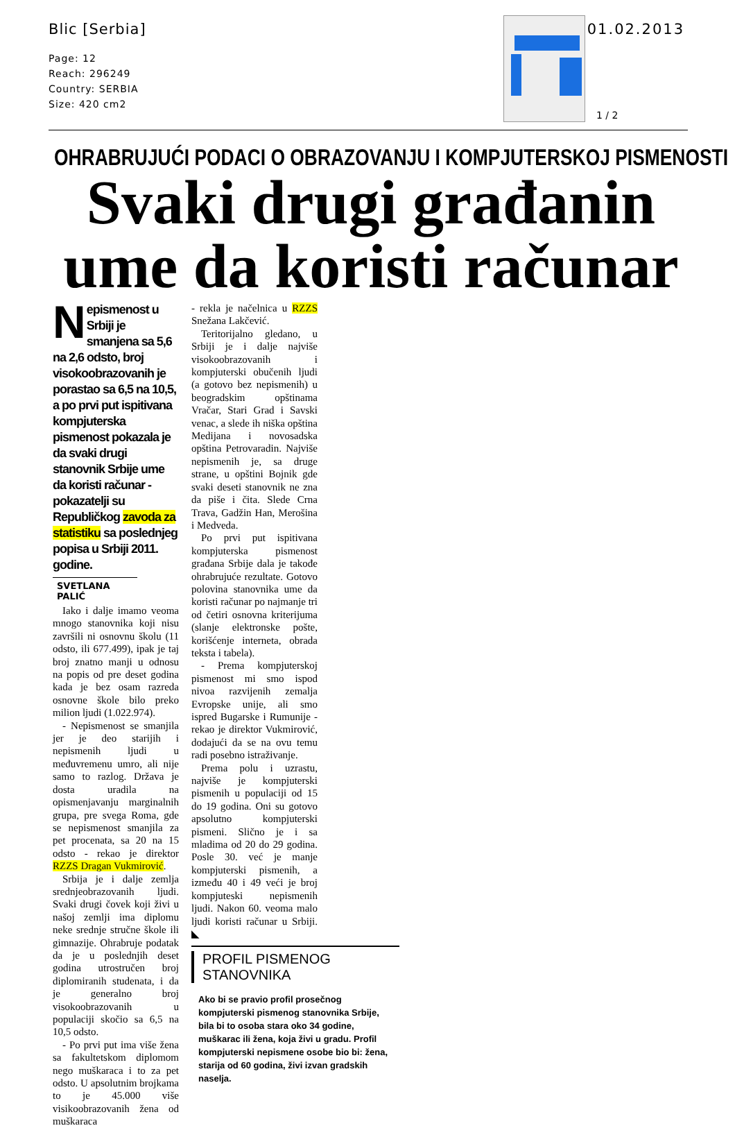Blic [Serbia]
Page: 12
Reach: 296249
Country: SERBIA
Size: 420 cm2
01.02.2013
1 / 2
OHRABRUJUĆI PODACI O OBRAZOVANJU I KOMPJUTERSKOJ PISMENOSTI
Svaki drugi građanin
ume da koristi računar
Nepismenost u Srbiji je smanjena sa 5,6 na 2,6 odsto, broj visokoobrazovanih je porastao sa 6,5 na 10,5, a po prvi put ispitivana kompjuterska pismenost pokazala je da svaki drugi stanovnik Srbije ume da koristi računar - pokazatelji su Republičkog zavoda za statistiku sa poslednjeg popisa u Srbiji 2011. godine.
SVETLANA PALIĆ
Iako i dalje imamo veoma mnogo stanovnika koji nisu završili ni osnovnu školu (11 odsto, ili 677.499), ipak je taj broj znatno manji u odnosu na popis od pre deset godina kada je bez osam razreda osnovne škole bilo preko milion ljudi (1.022.974).
- Nepismenost se smanjila jer je deo starijih i nepismenih ljudi u međuvremenu umro, ali nije samo to razlog. Država je dosta uradila na opismenjavanju marginalnih grupa, pre svega Roma, gde se nepismenost smanjila za pet procenata, sa 20 na 15 odsto - rekao je direktor RZZS Dragan Vukmirović.
Srbija je i dalje zemlja srednjeobrazovanih ljudi. Svaki drugi čovek koji živi u našoj zemlji ima diplomu neke srednje stručne škole ili gimnazije. Ohrabruje podatak da je u poslednjih deset godina utrostručen broj diplomiranih studenata, i da je generalno broj visokoobrazovanih u populaciji skočio sa 6,5 na 10,5 odsto.
- Po prvi put ima više žena sa fakultetskom diplomom nego muškaraca i to za pet odsto. U apsolutnim brojkama to je 45.000 više visikoobrazovanih žena od muškaraca
- rekla je načelnica u RZZS Snežana Lakčević.
Teritorijalno gledano, u Srbiji je i dalje najviše visokoobrazovanih i kompjuterski obučenih ljudi (a gotovo bez nepismenih) u beogradskim opštinama Vračar, Stari Grad i Savski venac, a slede ih niška opština Medijana i novosadska opština Petrovaradin. Najviše nepismenih je, sa druge strane, u opštini Bojnik gde svaki deseti stanovnik ne zna da piše i čita. Slede Crna Trava, Gadžin Han, Merošina i Medveda.
Po prvi put ispitivana kompjuterska pismenost građana Srbije dala je takođe ohrabrujuće rezultate. Gotovo polovina stanovnika ume da koristi računar po najmanje tri od četiri osnovna kriterijuma (slanje elektronske pošte, korišćenje interneta, obrada teksta i tabela).
- Prema kompjuterskoj pismenost mi smo ispod nivoa razvijenih zemalja Evropske unije, ali smo ispred Bugarske i Rumunije - rekao je direktor Vukmirović, dodajući da se na ovu temu radi posebno istraživanje.
Prema polu i uzrastu, najviše je kompjuterski pismenih u populaciji od 15 do 19 godina. Oni su gotovo apsolutno kompjuterski pismeni. Slično je i sa mladima od 20 do 29 godina. Posle 30. već je manje kompjuterski pismenih, a između 40 i 49 veći je broj kompjuteski nepismenih ljudi. Nakon 60. veoma malo ljudi koristi računar u Srbiji. ◣
PROFIL PISMENOG STANOVNIKA
Ako bi se pravio profil prosečnog kompjuterski pismenog stanovnika Srbije, bila bi to osoba stara oko 34 godine, muškarac ili žena, koja živi u gradu. Profil kompjuterski nepismene osobe bio bi: žena, starija od 60 godina, živi izvan gradskih naselja.